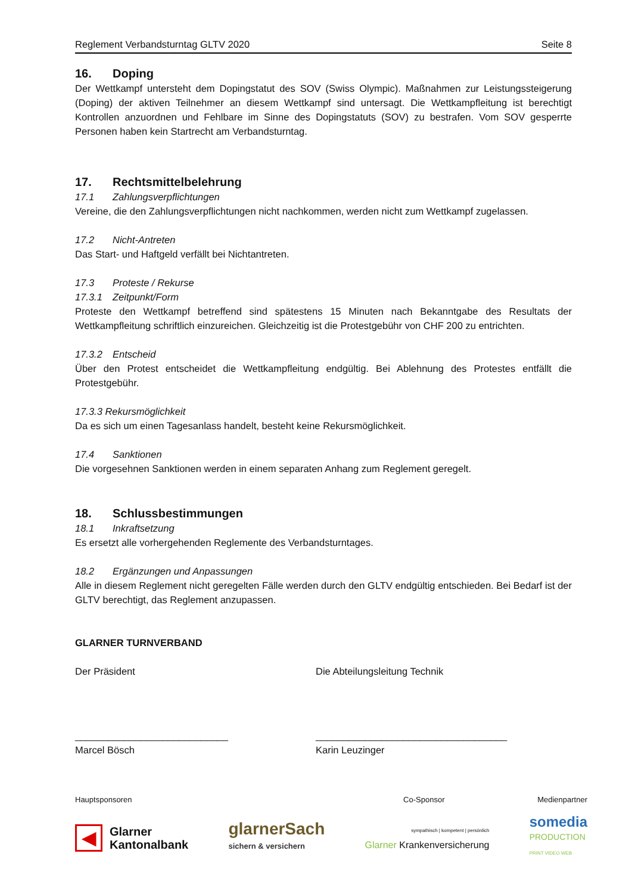Reglement Verbandsturntag GLTV 2020 Seite 8
16. Doping
Der Wettkampf untersteht dem Dopingstatut des SOV (Swiss Olympic). Maßnahmen zur Leistungssteigerung (Doping) der aktiven Teilnehmer an diesem Wettkampf sind untersagt. Die Wettkampfleitung ist berechtigt Kontrollen anzuordnen und Fehlbare im Sinne des Dopingstatuts (SOV) zu bestrafen. Vom SOV gesperrte Personen haben kein Startrecht am Verbandsturntag.
17. Rechtsmittelbelehrung
17.1 Zahlungsverpflichtungen
Vereine, die den Zahlungsverpflichtungen nicht nachkommen, werden nicht zum Wettkampf zugelassen.
17.2 Nicht-Antreten
Das Start- und Haftgeld verfällt bei Nichtantreten.
17.3 Proteste / Rekurse
17.3.1 Zeitpunkt/Form
Proteste den Wettkampf betreffend sind spätestens 15 Minuten nach Bekanntgabe des Resultats der Wettkampfleitung schriftlich einzureichen. Gleichzeitig ist die Protestgebühr von CHF 200 zu entrichten.
17.3.2 Entscheid
Über den Protest entscheidet die Wettkampfleitung endgültig. Bei Ablehnung des Protestes entfällt die Protestgebühr.
17.3.3 Rekursmöglichkeit
Da es sich um einen Tagesanlass handelt, besteht keine Rekursmöglichkeit.
17.4 Sanktionen
Die vorgesehnen Sanktionen werden in einem separaten Anhang zum Reglement geregelt.
18. Schlussbestimmungen
18.1 Inkraftsetzung
Es ersetzt alle vorhergehenden Reglemente des Verbandsturntages.
18.2 Ergänzungen und Anpassungen
Alle in diesem Reglement nicht geregelten Fälle werden durch den GLTV endgültig entschieden. Bei Bedarf ist der GLTV berechtigt, das Reglement anzupassen.
GLARNER TURNVERBAND
Der Präsident Die Abteilungsleitung Technik
____________________________ ___________________________________
Marcel Bösch Karin Leuzinger
Hauptsponsoren Co-Sponsor Medienpartner
◀ Glarner
Kantonalbank glarnerSach
sichern & versichern sympathisch | kompetent | persönlich
Glarner Krankenversicherung somedia
PRODUCTION
PRINT VIDEO WEB